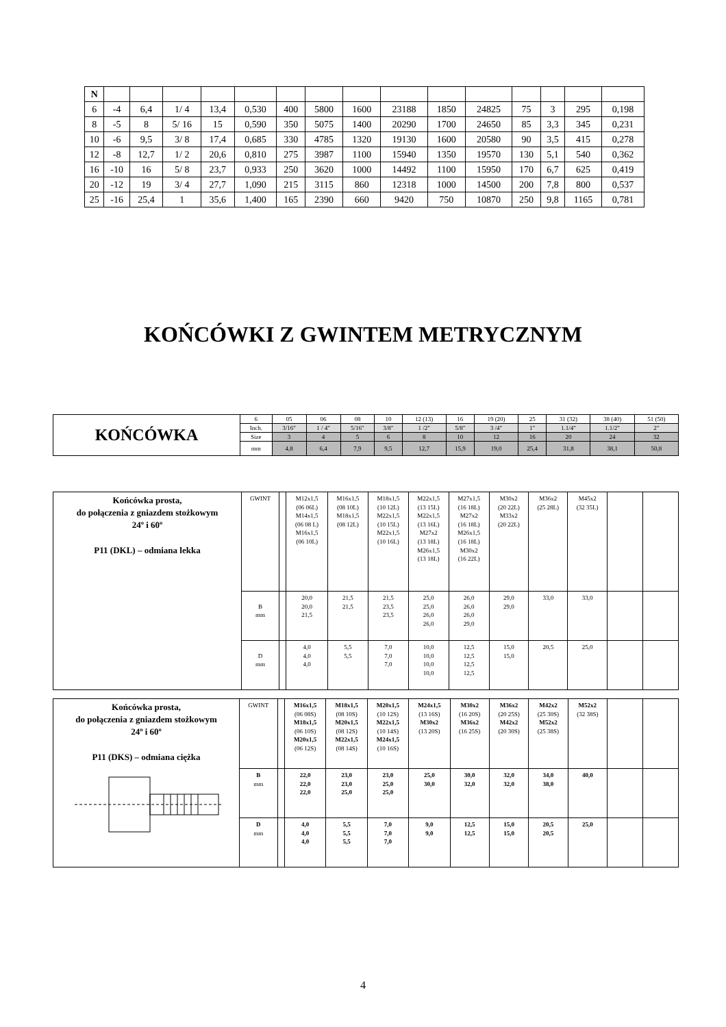| N | | | | | | | | | | | | | | | |
| 6 | -4 | 6,4 | 1/ 4 | 13,4 | 0,530 | 400 | 5800 | 1600 | 23188 | 1850 | 24825 | 75 | 3 | 295 | 0,198 |
| 8 | -5 | 8 | 5/ 16 | 15 | 0,590 | 350 | 5075 | 1400 | 20290 | 1700 | 24650 | 85 | 3,3 | 345 | 0,231 |
| 10 | -6 | 9,5 | 3/ 8 | 17,4 | 0,685 | 330 | 4785 | 1320 | 19130 | 1600 | 20580 | 90 | 3,5 | 415 | 0,278 |
| 12 | -8 | 12,7 | 1/ 2 | 20,6 | 0,810 | 275 | 3987 | 1100 | 15940 | 1350 | 19570 | 130 | 5,1 | 540 | 0,362 |
| 16 | -10 | 16 | 5/ 8 | 23,7 | 0,933 | 250 | 3620 | 1000 | 14492 | 1100 | 15950 | 170 | 6,7 | 625 | 0,419 |
| 20 | -12 | 19 | 3/ 4 | 27,7 | 1,090 | 215 | 3115 | 860 | 12318 | 1000 | 14500 | 200 | 7,8 | 800 | 0,537 |
| 25 | -16 | 25,4 | 1 | 35,6 | 1,400 | 165 | 2390 | 660 | 9420 | 750 | 10870 | 250 | 9,8 | 1165 | 0,781 |
KOŃCÓWKI Z GWINTEM METRYCZNYM
| KOŃCÓWKA | 6 | 05 | 06 | 08 | 10 | 12 (13) | 16 | 19 (20) | 25 | 31 (32) | 38 (40) | 51 (50) |
| | Inch. | 3/16″ | 1 / 4″ | 5/16″ | 3/8″ | 1 /2″ | 5/8″ | 3 /4″ | 1″ | 1.1/4″ | 1.1/2″ | 2″ |
| | Size | 3 | 4 | 5 | 6 | 8 | 10 | 12 | 16 | 20 | 24 | 32 |
| | mm | 4,8 | 6,4 | 7,9 | 9,5 | 12,7 | 15,9 | 19,0 | 25,4 | 31,8 | 38,1 | 50,8 |
| Końcówka prosta, do połączenia z gniazdem stożkowym 24º i 60º P11 (DKL) – odmiana lekka | GWINT | | M12x1,5 (06 06L) M14x1,5 (06 08 L) M16x1,5 (06 10L) | M16x1,5 (08 10L) M18x1,5 (08 12L) | M18x1,5 (10 12L) M22x1,5 (10 15L) M22x1,5 (10 16L) | M22x1,5 (13 15L) M22x1,5 (13 16L) M27x2 (13 18L) M26x1,5 (13 18L) | M27x1,5 (16 18L) M27x2 (16 18L) M26x1,5 (16 18L) M30x2 (16 22L) | M30x2 (20 22L) M33x2 (20 22L) | M36x2 (25 28L) | M45x2 (32 35L) | | |
| | B mm | | 20,0 20,0 21,5 | 21,5 21,5 | 21,5 23,5 23,5 | 25,0 25,0 26,0 26,0 | 26,0 26,0 26,0 29,0 | 29,0 29,0 | 33,0 | 33,0 | | |
| | D mm | | 4,0 4,0 4,0 | 5,5 5,5 | 7,0 7,0 7,0 | 10,0 10,0 10,0 10,0 | 12,5 12,5 12,5 12,5 | 15,0 15,0 | 20,5 | 25,0 | | |
| Końcówka prosta, do połączenia z gniazdem stożkowym 24º i 60º P11 (DKS) – odmiana ciężka | GWINT | | M16x1,5 (06 08S) M18x1,5 (06 10S) M20x1,5 (06 12S) | M18x1,5 (08 10S) M20x1,5 (08 12S) M22x1,5 (08 14S) | M20x1,5 (10 12S) M22x1,5 (10 14S) M24x1,5 (10 16S) | M24x1,5 (13 16S) M30x2 (13 20S) | M30x2 (16 20S) M36x2 (16 25S) | M36x2 (20 25S) M42x2 (20 30S) | M42x2 (25 30S) M52x2 (25 38S) | M52x2 (32 38S) | | |
| | B mm | | 22,0 22,0 22,0 | 23,0 23,0 25,0 | 23,0 25,0 25,0 | 25,0 30,0 | 30,0 32,0 | 32,0 32,0 | 34,0 38,0 | 40,0 | | |
| | D mm | | 4,0 4,0 4,0 | 5,5 5,5 5,5 | 7,0 7,0 7,0 | 9,0 9,0 | 12,5 12,5 | 15,0 15,0 | 20,5 20,5 | 25,0 | | |
4